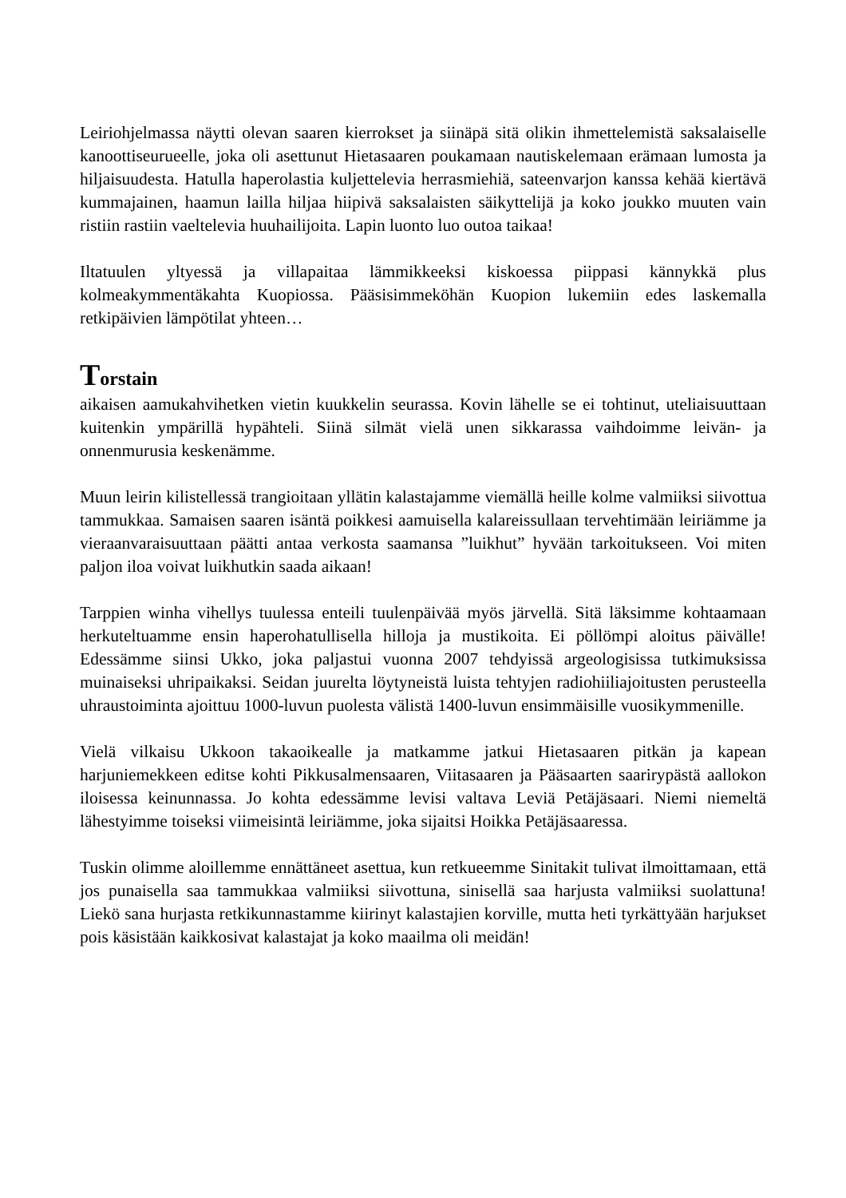Leiriohjelmassa näytti olevan saaren kierrokset ja siinäpä sitä olikin ihmettelemistä saksalaiselle kanoottiseurueelle, joka oli asettunut Hietasaaren poukamaan nautiskelemaan erämaan lumosta ja hiljaisuudesta. Hatulla haperolastia kuljettelevia herrasmiehiä, sateenvarjon kanssa kehää kiertävä kummajainen, haamun lailla hiljaa hiipivä saksalaisten säikyttelijä ja koko joukko muuten vain ristiin rastiin vaeltelevia huuhailijoita. Lapin luonto luo outoa taikaa!
Iltatuulen yltyessä ja villapaitaa lämmikkeeksi kiskoessa piippasi kännykkä plus kolmeakymmentäkahta Kuopiossa. Pääsisimmeköhän Kuopion lukemiin edes laskemalla retkipäivien lämpötilat yhteen…
Torstain
aikaisen aamukahvihetken vietin kuukkelin seurassa. Kovin lähelle se ei tohtinut, uteliaisuuttaan kuitenkin ympärillä hypähteli. Siinä silmät vielä unen sikkarassa vaihdoimme leivän- ja onnenmurusia keskenämme.
Muun leirin kilistellessä trangioitaan yllätin kalastajamme viemällä heille kolme valmiiksi siivottua tammukkaa. Samaisen saaren isäntä poikkesi aamuisella kalareissullaan tervehtimään leiriämme ja vieraanvaraisuuttaan päätti antaa verkosta saamansa ”luikhut” hyvään tarkoitukseen. Voi miten paljon iloa voivat luikhutkin saada aikaan!
Tarppien winha vihellys tuulessa enteili tuulenpäivää myös järvellä. Sitä läksimme kohtaamaan herkuteltuamme ensin haperohatullisella hilloja ja mustikoita. Ei pöllömpi aloitus päivälle! Edessämme siinsi Ukko, joka paljastui vuonna 2007 tehdyissä argeologisissa tutkimuksissa muinaiseksi uhripaikaksi. Seidan juurelta löytyneistä luista tehtyjen radiohiiliajoitusten perusteella uhraustoiminta ajoittuu 1000-luvun puolesta välistä 1400-luvun ensimmäisille vuosikymmenille.
Vielä vilkaisu Ukkoon takaoikealle ja matkamme jatkui Hietasaaren pitkän ja kapean harjuniemekkeen editse kohti Pikkusalmensaaren, Viitasaaren ja Pääsaarten saarirypästä aallokon iloisessa keinunnassa. Jo kohta edessämme levisi valtava Leviä Petäjäsaari. Niemi niemeltä lähestyimme toiseksi viimeisintä leiriämme, joka sijaitsi Hoikka Petäjäsaaressa.
Tuskin olimme aloillemme ennättäneet asettua, kun retkueemme Sinitakit tulivat ilmoittamaan, että jos punaisella saa tammukkaa valmiiksi siivottuna, sinisellä saa harjusta valmiiksi suolattuna! Liekö sana hurjasta retkikunnastamme kiirinyt kalastajien korville, mutta heti tyrkättyään harjukset pois käsistään kaikkosivat kalastajat ja koko maailma oli meidän!